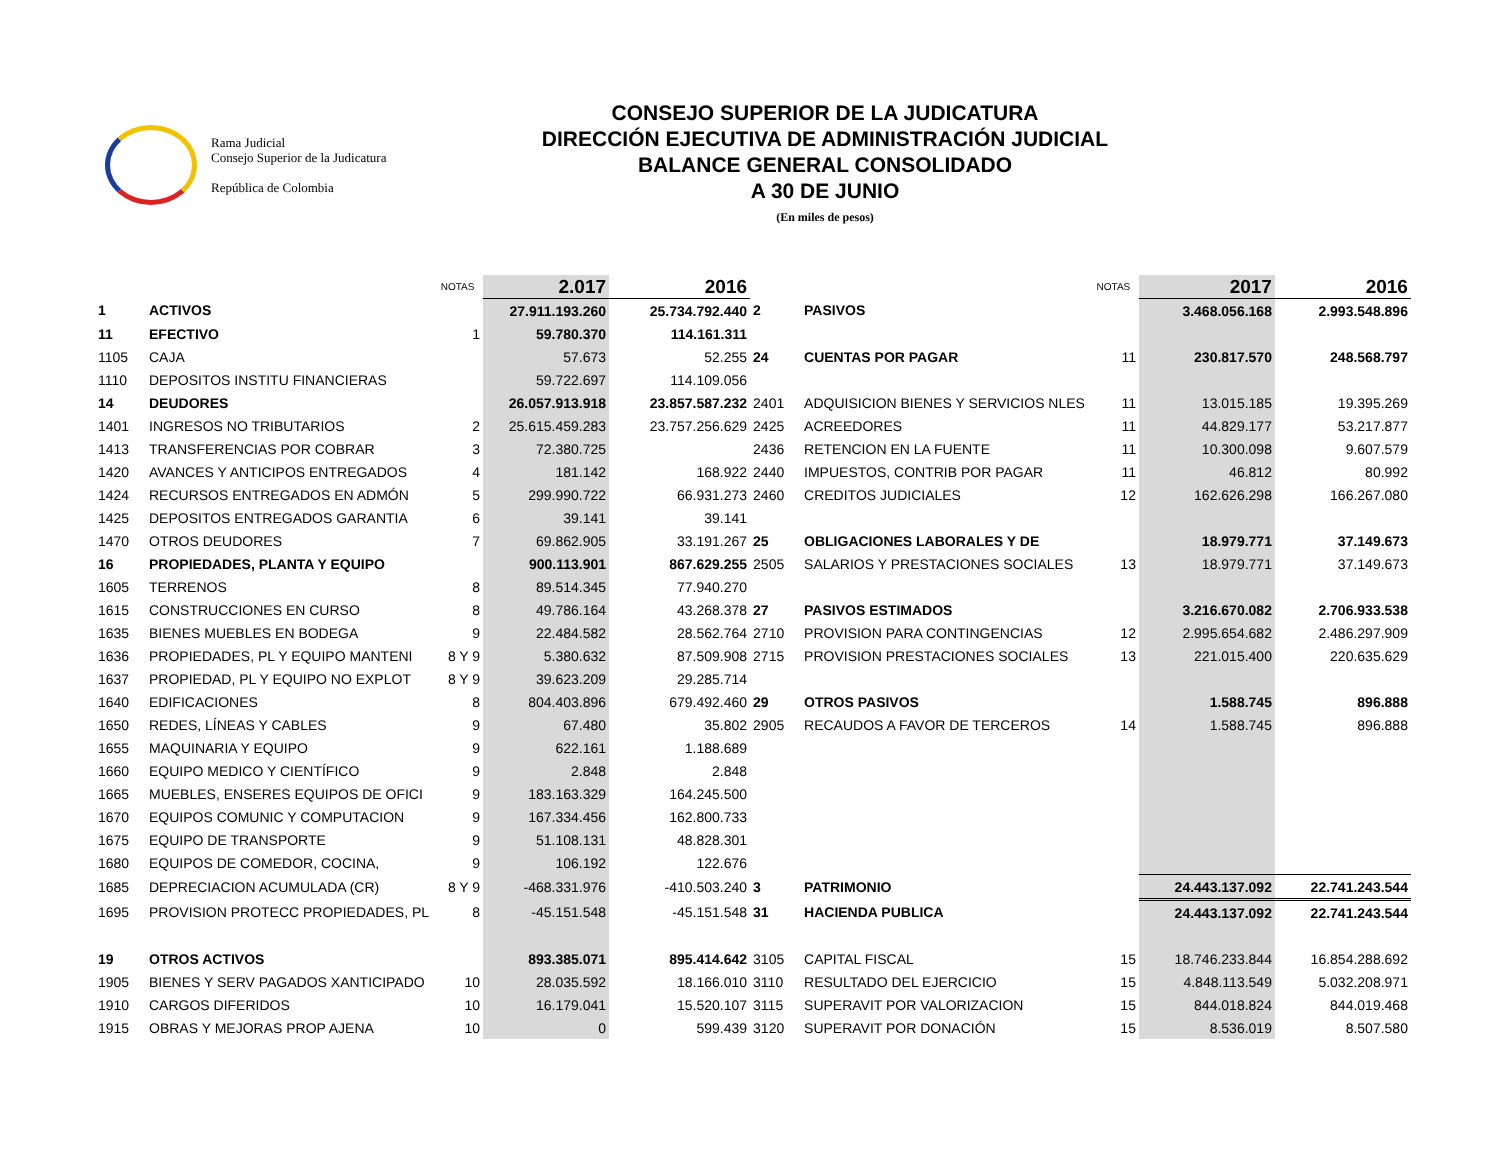Rama Judicial
Consejo Superior de la Judicatura
República de Colombia
CONSEJO SUPERIOR DE LA JUDICATURA
DIRECCIÓN EJECUTIVA DE ADMINISTRACIÓN JUDICIAL
BALANCE GENERAL CONSOLIDADO
A 30 DE JUNIO
(En miles de pesos)
| | | NOTAS | 2.017 | 2016 | | | NOTAS | 2017 | 2016 |
| 1 | ACTIVOS | | 27.911.193.260 | 25.734.792.440 | 2 | PASIVOS | | 3.468.056.168 | 2.993.548.896 |
| 11 | EFECTIVO | 1 | 59.780.370 | 114.161.311 | | | | | |
| 1105 | CAJA | | 57.673 | 52.255 | 24 | CUENTAS POR PAGAR | 11 | 230.817.570 | 248.568.797 |
| 1110 | DEPOSITOS INSTITU FINANCIERAS | | 59.722.697 | 114.109.056 | | | | | |
| 14 | DEUDORES | | 26.057.913.918 | 23.857.587.232 | 2401 | ADQUISICION BIENES Y SERVICIOS NLES | 11 | 13.015.185 | 19.395.269 |
| 1401 | INGRESOS NO TRIBUTARIOS | 2 | 25.615.459.283 | 23.757.256.629 | 2425 | ACREEDORES | 11 | 44.829.177 | 53.217.877 |
| 1413 | TRANSFERENCIAS POR COBRAR | 3 | 72.380.725 | | 2436 | RETENCION EN LA FUENTE | 11 | 10.300.098 | 9.607.579 |
| 1420 | AVANCES Y ANTICIPOS ENTREGADOS | 4 | 181.142 | 168.922 | 2440 | IMPUESTOS, CONTRIB POR PAGAR | 11 | 46.812 | 80.992 |
| 1424 | RECURSOS ENTREGADOS EN ADMÓN | 5 | 299.990.722 | 66.931.273 | 2460 | CREDITOS JUDICIALES | 12 | 162.626.298 | 166.267.080 |
| 1425 | DEPOSITOS ENTREGADOS GARANTIA | 6 | 39.141 | 39.141 | | | | | |
| 1470 | OTROS DEUDORES | 7 | 69.862.905 | 33.191.267 | 25 | OBLIGACIONES LABORALES Y DE | | 18.979.771 | 37.149.673 |
| 16 | PROPIEDADES, PLANTA Y EQUIPO | | 900.113.901 | 867.629.255 | 2505 | SALARIOS Y PRESTACIONES SOCIALES | 13 | 18.979.771 | 37.149.673 |
| 1605 | TERRENOS | 8 | 89.514.345 | 77.940.270 | | | | | |
| 1615 | CONSTRUCCIONES EN CURSO | 8 | 49.786.164 | 43.268.378 | 27 | PASIVOS ESTIMADOS | | 3.216.670.082 | 2.706.933.538 |
| 1635 | BIENES MUEBLES EN BODEGA | 9 | 22.484.582 | 28.562.764 | 2710 | PROVISION PARA CONTINGENCIAS | 12 | 2.995.654.682 | 2.486.297.909 |
| 1636 | PROPIEDADES, PL Y EQUIPO MANTENI | 8 Y 9 | 5.380.632 | 87.509.908 | 2715 | PROVISION PRESTACIONES SOCIALES | 13 | 221.015.400 | 220.635.629 |
| 1637 | PROPIEDAD, PL Y EQUIPO NO EXPLOT | 8 Y 9 | 39.623.209 | 29.285.714 | | | | | |
| 1640 | EDIFICACIONES | 8 | 804.403.896 | 679.492.460 | 29 | OTROS PASIVOS | | 1.588.745 | 896.888 |
| 1650 | REDES, LÍNEAS Y CABLES | 9 | 67.480 | 35.802 | 2905 | RECAUDOS A FAVOR DE TERCEROS | 14 | 1.588.745 | 896.888 |
| 1655 | MAQUINARIA Y EQUIPO | 9 | 622.161 | 1.188.689 | | | | | |
| 1660 | EQUIPO MEDICO Y CIENTÍFICO | 9 | 2.848 | 2.848 | | | | | |
| 1665 | MUEBLES, ENSERES EQUIPOS DE OFICI | 9 | 183.163.329 | 164.245.500 | | | | | |
| 1670 | EQUIPOS COMUNIC Y COMPUTACION | 9 | 167.334.456 | 162.800.733 | | | | | |
| 1675 | EQUIPO DE TRANSPORTE | 9 | 51.108.131 | 48.828.301 | | | | | |
| 1680 | EQUIPOS DE COMEDOR, COCINA, | 9 | 106.192 | 122.676 | | | | | |
| 1685 | DEPRECIACION ACUMULADA (CR) | 8 Y 9 | -468.331.976 | -410.503.240 | 3 | PATRIMONIO | | 24.443.137.092 | 22.741.243.544 |
| 1695 | PROVISION PROTECC PROPIEDADES, PL | 8 | -45.151.548 | -45.151.548 | 31 | HACIENDA PUBLICA | | 24.443.137.092 | 22.741.243.544 |
| 19 | OTROS ACTIVOS | | 893.385.071 | 895.414.642 | 3105 | CAPITAL FISCAL | 15 | 18.746.233.844 | 16.854.288.692 |
| 1905 | BIENES Y SERV PAGADOS XANTICIPADO | 10 | 28.035.592 | 18.166.010 | 3110 | RESULTADO DEL EJERCICIO | 15 | 4.848.113.549 | 5.032.208.971 |
| 1910 | CARGOS DIFERIDOS | 10 | 16.179.041 | 15.520.107 | 3115 | SUPERAVIT POR VALORIZACION | 15 | 844.018.824 | 844.019.468 |
| 1915 | OBRAS Y MEJORAS PROP AJENA | 10 | 0 | 599.439 | 3120 | SUPERAVIT POR DONACIÓN | 15 | 8.536.019 | 8.507.580 |